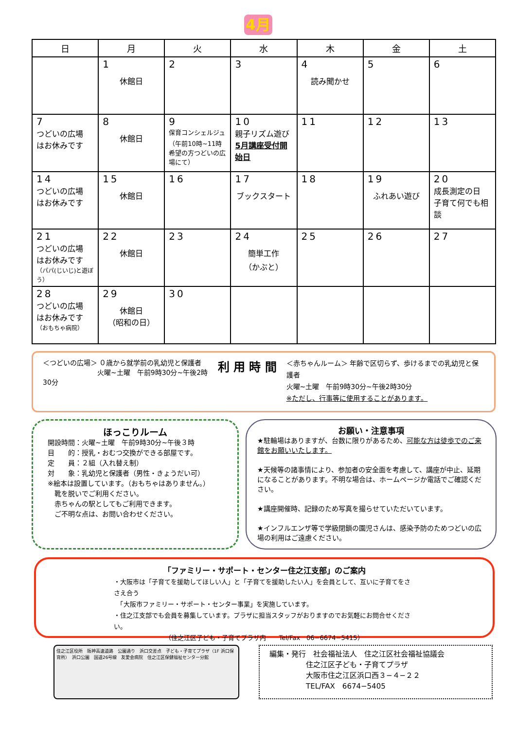4月
| 日 | 月 | 火 | 水 | 木 | 金 | 土 |
| --- | --- | --- | --- | --- | --- | --- |
| | 1 休館日 | 2 | 3 | 4 読み聞かせ | 5 | 6 |
| 7 つどいの広場 はお休みです | 8 休館日 | 9 保育コンシェルジュ （午前10時~11時 希望の方つどいの広場にて） | 10 親子リズム遊び 5月講座受付開始日 | 11 | 12 | 13 |
| 14 つどいの広場 はお休みです | 15 休館日 | 16 | 17 ブックスタート | 18 | 19 ふれあい遊び | 20 成長測定の日 子育て何でも相談 |
| 21 つどいの広場 はお休みです （パパ(じいじ)と遊ぼう） | 22 休館日 | 23 | 24 簡単工作 （かぶと） | 25 | 26 | 27 |
| 28 つどいの広場 はお休みです （おもちゃ病院） | 29 休館日 （昭和の日） | 30 | | | | |
＜つどいの広場＞ ０歳から就学前の乳幼児と保護者
　　　　　　　　火曜~土曜　午前9時30分~午後2時30分
利 用 時 間
＜赤ちゃんルーム＞ 年齢で区切らず、歩けるまでの乳幼児と保護者
火曜~土曜　午前9時30分~午後2時30分
※ただし、行事等に使用することがあります。
ほっこりルーム
開設時間：火曜~土曜　午前9時30分~午後３時
目　　的：授乳・おむつ交換ができる部屋です。
定　　員：２組（入れ替え制）
対　　象：乳幼児と保護者（男性・きょうだい可）
※絵本は設置しています。（おもちゃはありません。）
　靴を脱いでご利用ください。
　赤ちゃんの駅としてもご利用できます。
　ご不明な点は、お問い合わせください。
お願い・注意事項
★駐輪場はありますが、台数に限りがあるため、可能な方は徒歩でのご来館をお願いいたします。
★天候等の諸事情により、参加者の安全面を考慮して、講座が中止、延期になることがあります。不明な場合は、ホームページか電話でご確認ください。
★講座開催時、記録のため写真を撮らせていただいています。
★インフルエンザ等で学級閉鎖の園児さんは、感染予防のためつどいの広場の利用はご遠慮ください。
「ファミリー・サポート・センター住之江支部」のご案内
・大阪市は「子育てを援助してほしい人」と「子育てを援助したい人」を会員として、互いに子育てをささえ合う
　「大阪市ファミリー・サポート・センター事業」を実施しています。
・住之江支部でも会員を募集しています。プラザに担当スタッフがおりますのでお気軽にお問合せください。
（住之江区子ども・子育てプラザ内　　Tel/Fax　06−6674−5415）
住之江区役所　阪神高速道路　公園通り　浜口交差点　子ども・子育てプラザ（1F 浜口保育所）　浜口公園　国道26号線　友愛会病院　住之江区保健福祉センター分館
編集・発行　社会福祉法人　住之江区社会福祉協議会
　　　　　住之江区子ども・子育てプラザ
　　　　　大阪市住之江区浜口西３−４−２２
　　　　　TEL/FAX　6674−5405